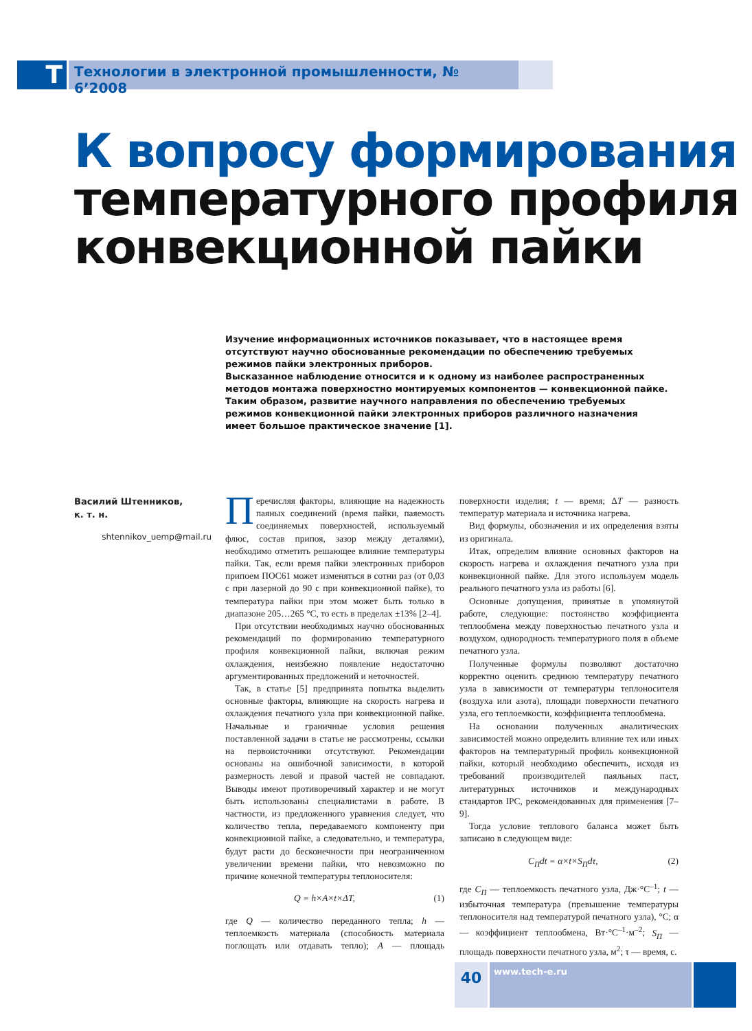T
Технологии в электронной промышленности, № 6’2008
К вопросу формирования
температурного профиля
конвекционной пайки
Изучение информационных источников показывает, что в настоящее время отсутствуют научно обоснованные рекомендации по обеспечению требуемых режимов пайки электронных приборов.
Высказанное наблюдение относится и к одному из наиболее распространенных методов монтажа поверхностно монтируемых компонентов — конвекционной пайке.
Таким образом, развитие научного направления по обеспечению требуемых режимов конвекционной пайки электронных приборов различного назначения имеет большое практическое значение [1].
Василий Штенников,
к. т. н.
shtennikov_uemp@mail.ru
Перечисляя факторы, влияющие на надежность паяных соединений (время пайки, паяемость соединяемых поверхностей, используемый флюс, состав припоя, зазор между деталями), необходимо отметить решающее влияние температуры пайки. Так, если время пайки электронных приборов припоем ПОС61 может изменяться в сотни раз (от 0,03 с при лазерной до 90 с при конвекционной пайке), то температура пайки при этом может быть только в диапазоне 205…265 °С, то есть в пределах ±13% [2–4].
При отсутствии необходимых научно обоснованных рекомендаций по формированию температурного профиля конвекционной пайки, включая режим охлаждения, неизбежно появление недостаточно аргументированных предложений и неточностей.
Так, в статье [5] предпринята попытка выделить основные факторы, влияющие на скорость нагрева и охлаждения печатного узла при конвекционной пайке. Начальные и граничные условия решения поставленной задачи в статье не рассмотрены, ссылки на первоисточники отсутствуют. Рекомендации основаны на ошибочной зависимости, в которой размерность левой и правой частей не совпадают. Выводы имеют противоречивый характер и не могут быть использованы специалистами в работе. В частности, из предложенного уравнения следует, что количество тепла, передаваемого компоненту при конвекционной пайке, а следовательно, и температура, будут расти до бесконечности при неограниченном увеличении времени пайки, что невозможно по причине конечной температуры теплоносителя:
Q = h×A×t×ΔT, (1)
где Q — количество переданного тепла; h — теплоемкость материала (способность материала поглощать или отдавать тепло); A — площадь поверхности изделия; t — время; ΔT — разность температур материала и источника нагрева.
Вид формулы, обозначения и их определения взяты из оригинала.
Итак, определим влияние основных факторов на скорость нагрева и охлаждения печатного узла при конвекционной пайке. Для этого используем модель реального печатного узла из работы [6].
Основные допущения, принятые в упомянутой работе, следующие: постоянство коэффициента теплообмена между поверхностью печатного узла и воздухом, однородность температурного поля в объеме печатного узла.
Полученные формулы позволяют достаточно корректно оценить среднюю температуру печатного узла в зависимости от температуры теплоносителя (воздуха или азота), площади поверхности печатного узла, его теплоемкости, коэффициента теплообмена.
На основании полученных аналитических зависимостей можно определить влияние тех или иных факторов на температурный профиль конвекционной пайки, который необходимо обеспечить, исходя из требований производителей паяльных паст, литературных источников и международных стандартов IPC, рекомендованных для применения [7–9].
Тогда условие теплового баланса может быть записано в следующем виде:
C<sub>П</sub>dt = α×t×S<sub>П</sub>dτ, (2)
где C<sub>П</sub> — теплоемкость печатного узла, Дж·°С<sup>–1</sup>; t — избыточная температура (превышение температуры теплоносителя над температурой печатного узла), °С; α — коэффициент теплообмена, Вт·°С<sup>–1</sup>·м<sup>–2</sup>; S<sub>П</sub> — площадь поверхности печатного узла, м<sup>2</sup>; τ — время, с.
40
www.tech-e.ru